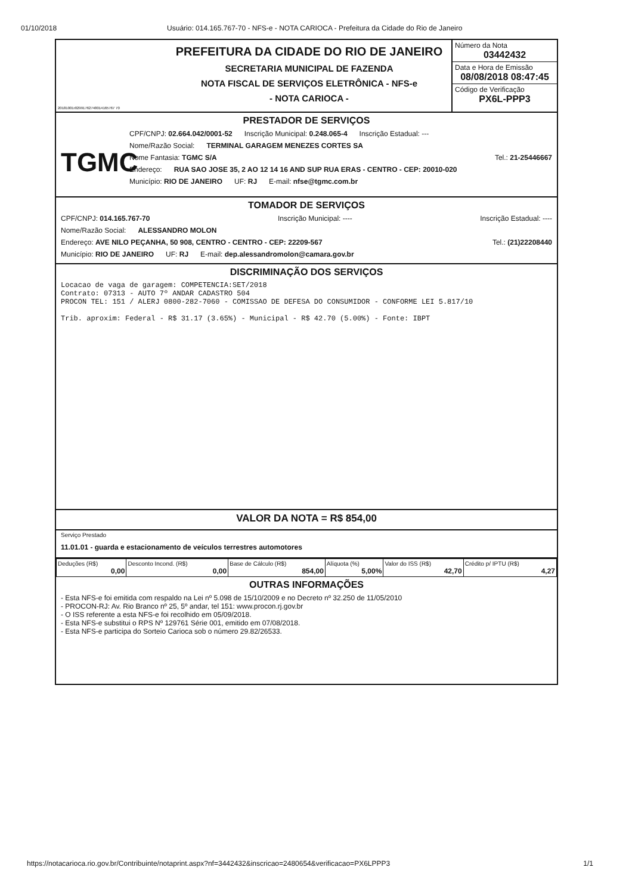01/10/2018 Usuário: 014.165.767-70 - NFS-e - NOTA CARIOCA - Prefeitura da Cidade do Rio de Janeiro
20181001r02991762748014165767 70
PREFEITURA DA CIDADE DO RIO DE JANEIRO
SECRETARIA MUNICIPAL DE FAZENDA
NOTA FISCAL DE SERVIÇOS ELETRÔNICA - NFS-e
- NOTA CARIOCA -
Número da Nota
03442432
Data e Hora de Emissão
08/08/2018 08:47:45
Código de Verificação
PX6L-PPP3
PRESTADOR DE SERVIÇOS
TGMC
CPF/CNPJ: 02.664.042/0001-52 Inscrição Municipal: 0.248.065-4 Inscrição Estadual: ---
Nome/Razão Social: TERMINAL GARAGEM MENEZES CORTES SA
Nome Fantasia: TGMC S/A Tel.: 21-25446667
Endereço: RUA SAO JOSE 35, 2 AO 12 14 16 AND SUP RUA ERAS - CENTRO - CEP: 20010-020
Município: RIO DE JANEIRO UF: RJ E-mail: nfse@tgmc.com.br
TOMADOR DE SERVIÇOS
CPF/CNPJ: 014.165.767-70 Inscrição Municipal: ---- Inscrição Estadual: ----
Nome/Razão Social: ALESSANDRO MOLON
Endereço: AVE NILO PEÇANHA, 50 908, CENTRO - CENTRO - CEP: 22209-567 Tel.: (21)22208440
Município: RIO DE JANEIRO UF: RJ E-mail: dep.alessandromolon@camara.gov.br
DISCRIMINAÇÃO DOS SERVIÇOS
Locacao de vaga de garagem: COMPETENCIA:SET/2018 Contrato: 07313 - AUTO 7º ANDAR CADASTRO 504 PROCON TEL: 151 / ALERJ 0800-282-7060 - COMISSAO DE DEFESA DO CONSUMIDOR - CONFORME LEI 5.817/10 Trib. aproxim: Federal - R$ 31.17 (3.65%) - Municipal - R$ 42.70 (5.00%) - Fonte: IBPT
VALOR DA NOTA = R$ 854,00
Serviço Prestado
11.01.01 - guarda e estacionamento de veículos terrestres automotores
| Deduções (R$) 0,00 | Desconto Incond. (R$) 0,00 | Base de Cálculo (R$) 854,00 | Alíquota (%) 5,00% | Valor do ISS (R$) 42,70 | Crédito p/ IPTU (R$) 4,27 |
OUTRAS INFORMAÇÕES
- Esta NFS-e foi emitida com respaldo na Lei nº 5.098 de 15/10/2009 e no Decreto nº 32.250 de 11/05/2010
- PROCON-RJ: Av. Rio Branco nº 25, 5º andar, tel 151: www.procon.rj.gov.br
- O ISS referente a esta NFS-e foi recolhido em 05/09/2018.
- Esta NFS-e substitui o RPS Nº 129761 Série 001, emitido em 07/08/2018.
- Esta NFS-e participa do Sorteio Carioca sob o número 29.82/26533.
https://notacarioca.rio.gov.br/Contribuinte/notaprint.aspx?nf=3442432&inscricao=2480654&verificacao=PX6LPPP3 1/1